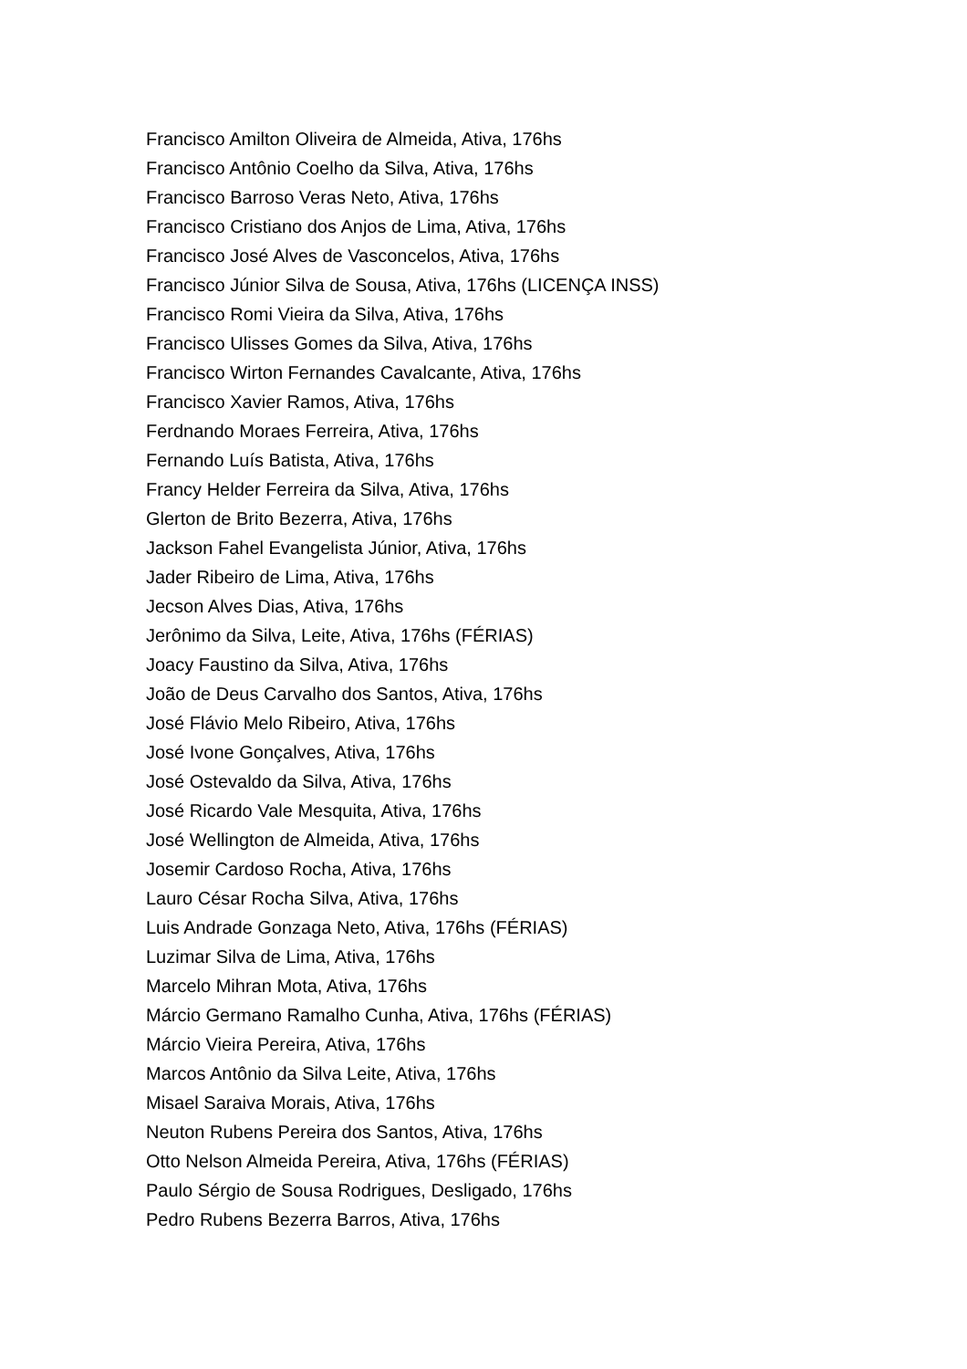Francisco Amilton Oliveira de Almeida, Ativa, 176hs
Francisco Antônio Coelho da Silva, Ativa, 176hs
Francisco Barroso Veras Neto, Ativa, 176hs
Francisco Cristiano dos Anjos de Lima, Ativa, 176hs
Francisco José Alves de Vasconcelos, Ativa, 176hs
Francisco Júnior Silva de Sousa, Ativa, 176hs (LICENÇA INSS)
Francisco Romi Vieira da Silva, Ativa, 176hs
Francisco Ulisses Gomes da Silva, Ativa, 176hs
Francisco Wirton Fernandes Cavalcante, Ativa, 176hs
Francisco Xavier Ramos, Ativa, 176hs
Ferdnando Moraes Ferreira, Ativa, 176hs
Fernando Luís Batista, Ativa, 176hs
Francy Helder Ferreira da Silva, Ativa, 176hs
Glerton de Brito Bezerra, Ativa, 176hs
Jackson Fahel Evangelista Júnior, Ativa, 176hs
Jader Ribeiro de Lima, Ativa, 176hs
Jecson Alves Dias, Ativa, 176hs
Jerônimo da Silva, Leite, Ativa, 176hs (FÉRIAS)
Joacy Faustino da Silva, Ativa, 176hs
João de Deus Carvalho dos Santos, Ativa, 176hs
José Flávio Melo Ribeiro, Ativa, 176hs
José Ivone Gonçalves, Ativa, 176hs
José Ostevaldo da Silva, Ativa, 176hs
José Ricardo Vale Mesquita, Ativa, 176hs
José Wellington de Almeida, Ativa, 176hs
Josemir Cardoso Rocha, Ativa, 176hs
Lauro César Rocha Silva, Ativa, 176hs
Luis Andrade Gonzaga Neto, Ativa, 176hs (FÉRIAS)
Luzimar Silva de Lima, Ativa, 176hs
Marcelo Mihran Mota, Ativa, 176hs
Márcio Germano Ramalho Cunha, Ativa, 176hs (FÉRIAS)
Márcio Vieira Pereira, Ativa, 176hs
Marcos Antônio da Silva Leite, Ativa, 176hs
Misael Saraiva Morais, Ativa, 176hs
Neuton Rubens Pereira dos Santos, Ativa, 176hs
Otto Nelson Almeida Pereira, Ativa, 176hs (FÉRIAS)
Paulo Sérgio de Sousa Rodrigues, Desligado, 176hs
Pedro Rubens Bezerra Barros, Ativa, 176hs